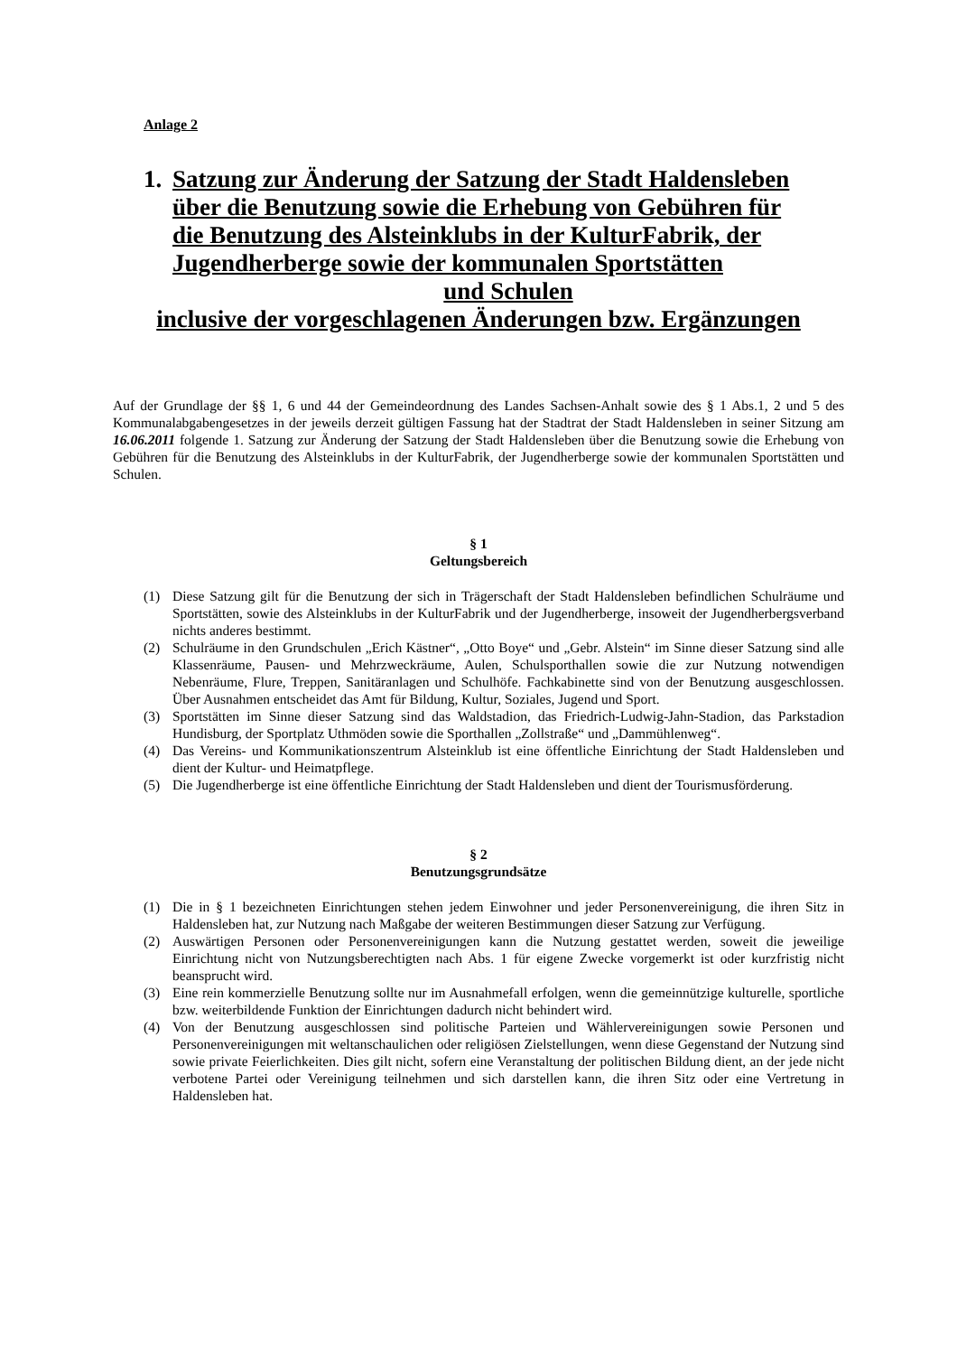Anlage 2
1. Satzung zur Änderung der Satzung der Stadt Haldensleben
über die Benutzung sowie die Erhebung von Gebühren für
die Benutzung des Alsteinklubs in der KulturFabrik, der
Jugendherberge sowie der kommunalen Sportstätten
und Schulen
inclusive der vorgeschlagenen Änderungen bzw. Ergänzungen
Auf der Grundlage der §§ 1, 6 und 44 der Gemeindeordnung des Landes Sachsen-Anhalt sowie des § 1 Abs.1, 2 und 5 des Kommunalabgabengesetzes in der jeweils derzeit gültigen Fassung hat der Stadtrat der Stadt Haldensleben in seiner Sitzung am 16.06.2011 folgende 1. Satzung zur Änderung der Satzung der Stadt Haldensleben über die Benutzung sowie die Erhebung von Gebühren für die Benutzung des Alsteinklubs in der KulturFabrik, der Jugendherberge sowie der kommunalen Sportstätten und Schulen.
§ 1
Geltungsbereich
(1) Diese Satzung gilt für die Benutzung der sich in Trägerschaft der Stadt Haldensleben befindlichen Schulräume und Sportstätten, sowie des Alsteinklubs in der KulturFabrik und der Jugendherberge, insoweit der Jugendherbergsverband nichts anderes bestimmt.
(2) Schulräume in den Grundschulen „Erich Kästner“, „Otto Boye“ und „Gebr. Alstein“ im Sinne dieser Satzung sind alle Klassenräume, Pausen- und Mehrzweckräume, Aulen, Schulsporthallen sowie die zur Nutzung notwendigen Nebenräume, Flure, Treppen, Sanitäranlagen und Schulhöfe. Fachkabinette sind von der Benutzung ausgeschlossen. Über Ausnahmen entscheidet das Amt für Bildung, Kultur, Soziales, Jugend und Sport.
(3) Sportstätten im Sinne dieser Satzung sind das Waldstadion, das Friedrich-Ludwig-Jahn-Stadion, das Parkstadion Hundisburg, der Sportplatz Uthmöden sowie die Sporthallen „Zollstraße“ und „Dammühlenweg“.
(4) Das Vereins- und Kommunikationszentrum Alsteinklub ist eine öffentliche Einrichtung der Stadt Haldensleben und dient der Kultur- und Heimatpflege.
(5) Die Jugendherberge ist eine öffentliche Einrichtung der Stadt Haldensleben und dient der Tourismusförderung.
§ 2
Benutzungsgrundsätze
(1) Die in § 1 bezeichneten Einrichtungen stehen jedem Einwohner und jeder Personenvereinigung, die ihren Sitz in Haldensleben hat, zur Nutzung nach Maßgabe der weiteren Bestimmungen dieser Satzung zur Verfügung.
(2) Auswärtigen Personen oder Personenvereinigungen kann die Nutzung gestattet werden, soweit die jeweilige Einrichtung nicht von Nutzungsberechtigten nach Abs. 1 für eigene Zwecke vorgemerkt ist oder kurzfristig nicht beansprucht wird.
(3) Eine rein kommerzielle Benutzung sollte nur im Ausnahmefall erfolgen, wenn die gemeinnützige kulturelle, sportliche bzw. weiterbildende Funktion der Einrichtungen dadurch nicht behindert wird.
(4) Von der Benutzung ausgeschlossen sind politische Parteien und Wählervereinigungen sowie Personen und Personenvereinigungen mit weltanschaulichen oder religiösen Zielstellungen, wenn diese Gegenstand der Nutzung sind sowie private Feierlichkeiten. Dies gilt nicht, sofern eine Veranstaltung der politischen Bildung dient, an der jede nicht verbotene Partei oder Vereinigung teilnehmen und sich darstellen kann, die ihren Sitz oder eine Vertretung in Haldensleben hat.